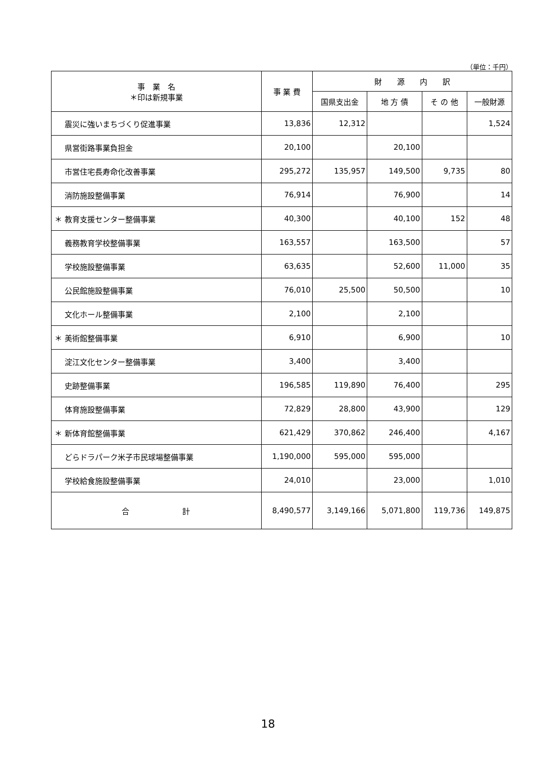（単位：千円）
| 事 業 名 ＊印は新規事業 | 事 業 費 | 財 源 内 訳 | | | |
| --- | --- | --- | --- | --- | --- |
| | | 国県支出金 | 地 方 債 | そ の 他 | 一般財源 |
| 震災に強いまちづくり促進事業 | 13,836 | 12,312 | | | 1,524 |
| 県営街路事業負担金 | 20,100 | | 20,100 | | |
| 市営住宅長寿命化改善事業 | 295,272 | 135,957 | 149,500 | 9,735 | 80 |
| 消防施設整備事業 | 76,914 | | 76,900 | | 14 |
| ＊ 教育支援センター整備事業 | 40,300 | | 40,100 | 152 | 48 |
| 義務教育学校整備事業 | 163,557 | | 163,500 | | 57 |
| 学校施設整備事業 | 63,635 | | 52,600 | 11,000 | 35 |
| 公民館施設整備事業 | 76,010 | 25,500 | 50,500 | | 10 |
| 文化ホール整備事業 | 2,100 | | 2,100 | | |
| ＊ 美術館整備事業 | 6,910 | | 6,900 | | 10 |
| 淀江文化センター整備事業 | 3,400 | | 3,400 | | |
| 史跡整備事業 | 196,585 | 119,890 | 76,400 | | 295 |
| 体育施設整備事業 | 72,829 | 28,800 | 43,900 | | 129 |
| ＊ 新体育館整備事業 | 621,429 | 370,862 | 246,400 | | 4,167 |
| どらドラパーク米子市民球場整備事業 | 1,190,000 | 595,000 | 595,000 | | |
| 学校給食施設整備事業 | 24,010 | | 23,000 | | 1,010 |
| 合 計 | 8,490,577 | 3,149,166 | 5,071,800 | 119,736 | 149,875 |
18